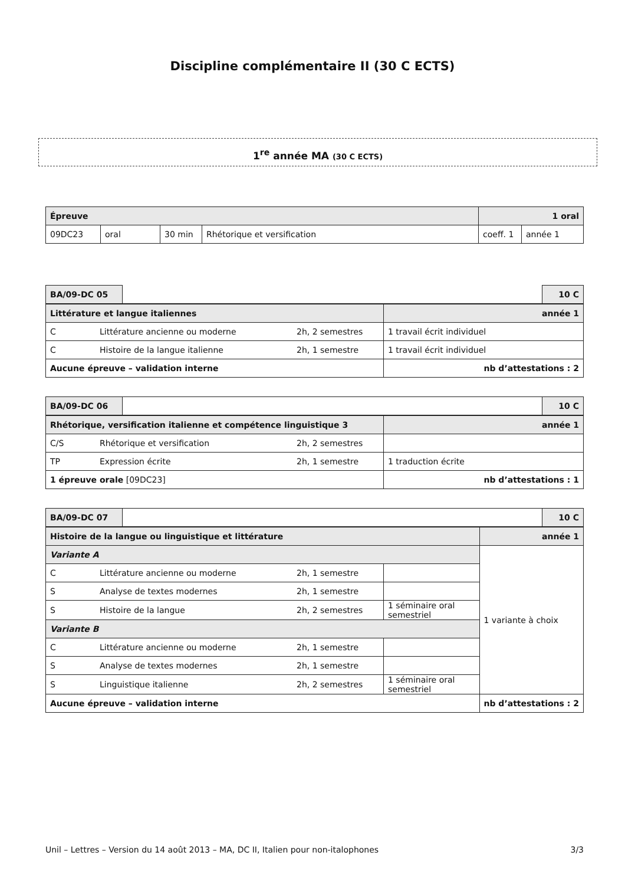Discipline complémentaire II (30 C ECTS)
1<sup>re</sup> année MA (30 C ECTS)
| Épreuve | | | | 1 oral | |
| 09DC23 | oral | 30 min | Rhétorique et versification | coeff. 1 | année 1 |
| BA/09-DC 05 | | 10 C |
| Littérature et langue italiennes | | | année 1 |
| C | Littérature ancienne ou moderne | 2h, 2 semestres | 1 travail écrit individuel |
| C | Histoire de la langue italienne | 2h, 1 semestre | 1 travail écrit individuel |
| Aucune épreuve – validation interne | | | nb d’attestations : 2 |
| BA/09-DC 06 | | 10 C |
| Rhétorique, versification italienne et compétence linguistique 3 | | | année 1 |
| C/S | Rhétorique et versification | 2h, 2 semestres | |
| TP | Expression écrite | 2h, 1 semestre | 1 traduction écrite |
| 1 épreuve orale [09DC23] | | | nb d’attestations : 1 |
| BA/09-DC 07 | | 10 C |
| Histoire de la langue ou linguistique et littérature | | | | année 1 |
| Variante A | | | | 1 variante à choix |
| C | Littérature ancienne ou moderne | 2h, 1 semestre | | |
| S | Analyse de textes modernes | 2h, 1 semestre | | |
| S | Histoire de la langue | 2h, 2 semestres | 1 séminaire oral semestriel | |
| Variante B | | | | |
| C | Littérature ancienne ou moderne | 2h, 1 semestre | | |
| S | Analyse de textes modernes | 2h, 1 semestre | | |
| S | Linguistique italienne | 2h, 2 semestres | 1 séminaire oral semestriel | |
| Aucune épreuve – validation interne | | | | nb d’attestations : 2 |
Unil – Lettres – Version du 14 août 2013 – MA, DC II, Italien pour non-italophones 3/3